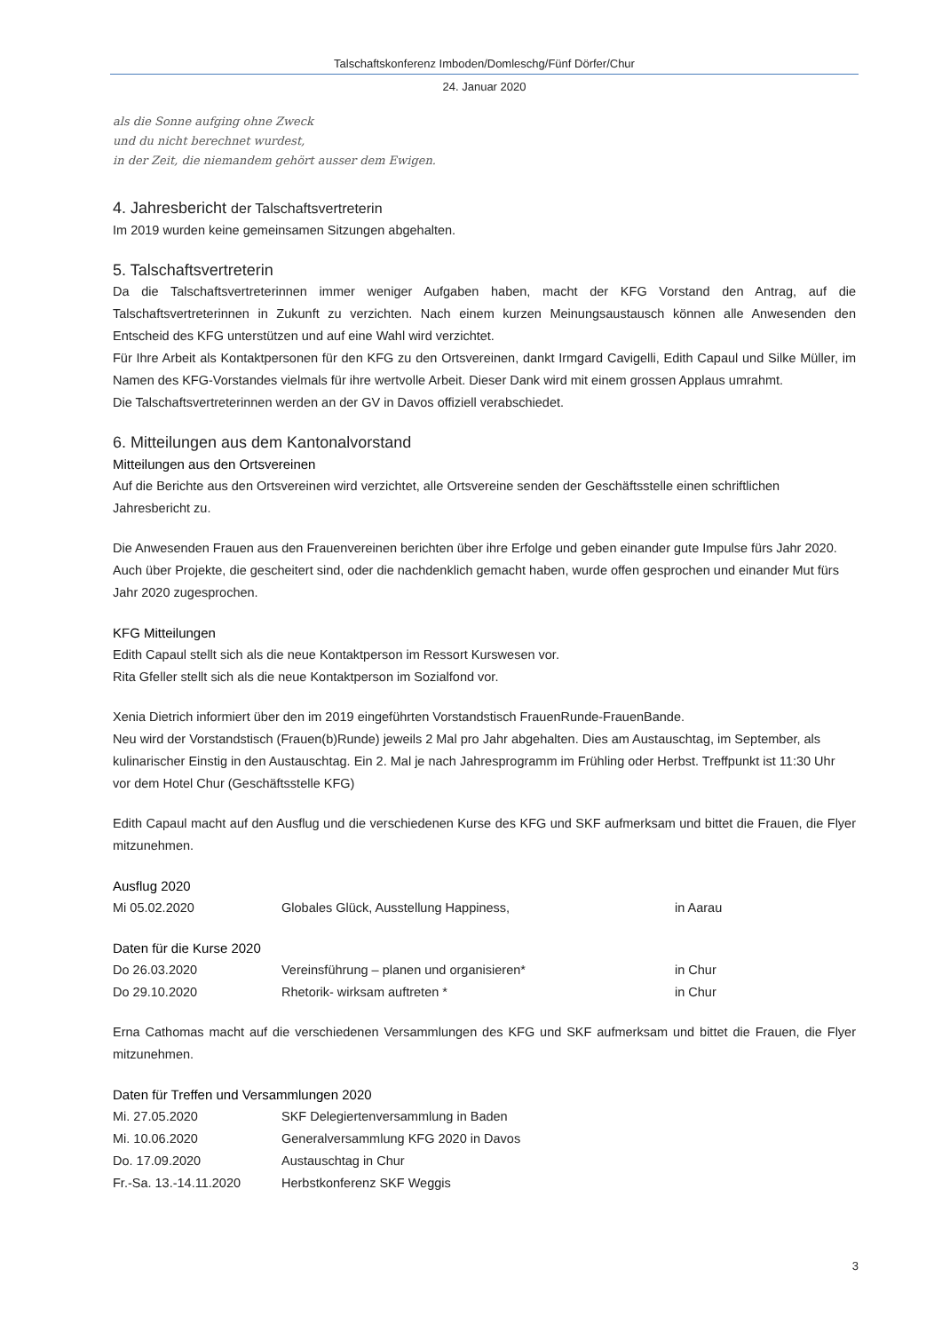Talschaftskonferenz Imboden/Domleschg/Fünf Dörfer/Chur
24. Januar 2020
als die Sonne aufging ohne Zweck
und du nicht berechnet wurdest,
in der Zeit, die niemandem gehört ausser dem Ewigen.
4. Jahresbericht der Talschaftsvertreterin
Im 2019 wurden keine gemeinsamen Sitzungen abgehalten.
5. Talschaftsvertreterin
Da die Talschaftsvertreterinnen immer weniger Aufgaben haben, macht der KFG Vorstand den Antrag, auf die Talschaftsvertreterinnen in Zukunft zu verzichten. Nach einem kurzen Meinungsaustausch können alle Anwesenden den Entscheid des KFG unterstützen und auf eine Wahl wird verzichtet.
Für Ihre Arbeit als Kontaktpersonen für den KFG zu den Ortsvereinen, dankt Irmgard Cavigelli, Edith Capaul und Silke Müller, im Namen des KFG-Vorstandes vielmals für ihre wertvolle Arbeit. Dieser Dank wird mit einem grossen Applaus umrahmt.
Die Talschaftsvertreterinnen werden an der GV in Davos offiziell verabschiedet.
6. Mitteilungen aus dem Kantonalvorstand
Mitteilungen aus den Ortsvereinen
Auf die Berichte aus den Ortsvereinen wird verzichtet, alle Ortsvereine senden der Geschäftsstelle einen schriftlichen Jahresbericht zu.
Die Anwesenden Frauen aus den Frauenvereinen berichten über ihre Erfolge und geben einander gute Impulse fürs Jahr 2020.
Auch über Projekte, die gescheitert sind, oder die nachdenklich gemacht haben, wurde offen gesprochen und einander Mut fürs Jahr 2020 zugesprochen.
KFG Mitteilungen
Edith Capaul stellt sich als die neue Kontaktperson im Ressort Kurswesen vor.
Rita Gfeller stellt sich als die neue Kontaktperson im Sozialfond vor.
Xenia Dietrich informiert über den im 2019 eingeführten Vorstandstisch FrauenRunde-FrauenBande.
Neu wird der Vorstandstisch (Frauen(b)Runde) jeweils 2 Mal pro Jahr abgehalten. Dies am Austauschtag, im September, als kulinarischer Einstig in den Austauschtag. Ein 2. Mal je nach Jahresprogramm im Frühling oder Herbst. Treffpunkt ist 11:30 Uhr vor dem Hotel Chur (Geschäftsstelle KFG)
Edith Capaul macht auf den Ausflug und die verschiedenen Kurse des KFG und SKF aufmerksam und bittet die Frauen, die Flyer mitzunehmen.
Ausflug 2020
| Mi 05.02.2020 | Globales Glück, Ausstellung Happiness, | in Aarau |
Daten für die Kurse 2020
| Do 26.03.2020 | Vereinsführung – planen und organisieren* | in Chur |
| Do 29.10.2020 | Rhetorik- wirksam auftreten * | in Chur |
Erna Cathomas macht auf die verschiedenen Versammlungen des KFG und SKF aufmerksam und bittet die Frauen, die Flyer mitzunehmen.
Daten für Treffen und Versammlungen 2020
| Mi. 27.05.2020 | SKF Delegiertenversammlung in Baden |
| Mi. 10.06.2020 | Generalversammlung KFG 2020 in Davos |
| Do. 17.09.2020 | Austauschtag in Chur |
| Fr.-Sa. 13.-14.11.2020 | Herbstkonferenz SKF Weggis |
3